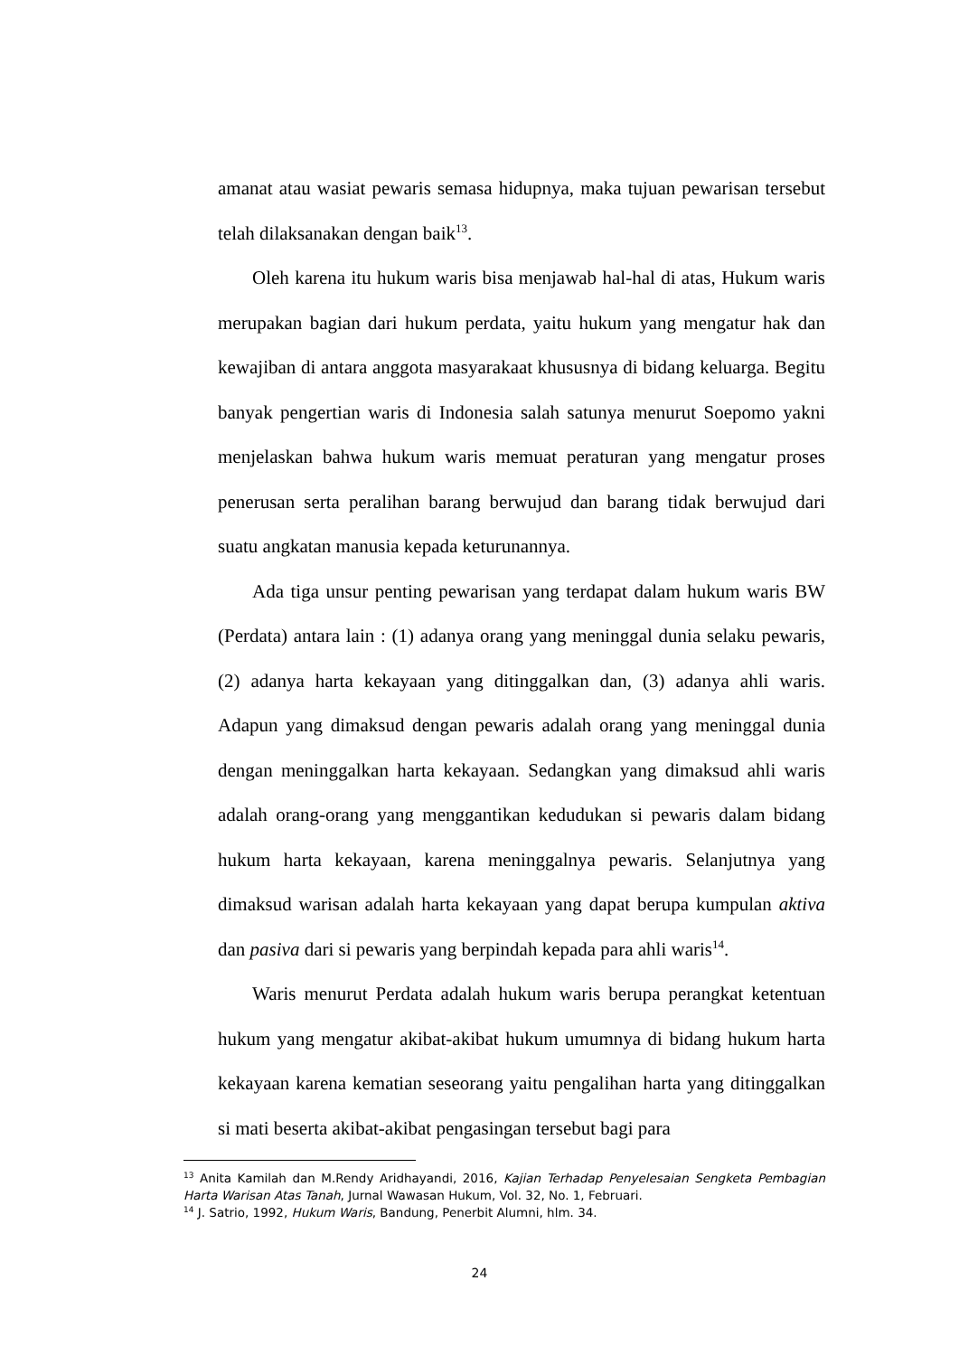amanat atau wasiat pewaris semasa hidupnya, maka tujuan pewarisan tersebut telah dilaksanakan dengan baik<sup>13</sup>.
Oleh karena itu hukum waris bisa menjawab hal-hal di atas, Hukum waris merupakan bagian dari hukum perdata, yaitu hukum yang mengatur hak dan kewajiban di antara anggota masyarakaat khususnya di bidang keluarga. Begitu banyak pengertian waris di Indonesia salah satunya menurut Soepomo yakni menjelaskan bahwa hukum waris memuat peraturan yang mengatur proses penerusan serta peralihan barang berwujud dan barang tidak berwujud dari suatu angkatan manusia kepada keturunannya.
Ada tiga unsur penting pewarisan yang terdapat dalam hukum waris BW (Perdata) antara lain : (1) adanya orang yang meninggal dunia selaku pewaris, (2) adanya harta kekayaan yang ditinggalkan dan, (3) adanya ahli waris. Adapun yang dimaksud dengan pewaris adalah orang yang meninggal dunia dengan meninggalkan harta kekayaan. Sedangkan yang dimaksud ahli waris adalah orang-orang yang menggantikan kedudukan si pewaris dalam bidang hukum harta kekayaan, karena meninggalnya pewaris. Selanjutnya yang dimaksud warisan adalah harta kekayaan yang dapat berupa kumpulan aktiva dan pasiva dari si pewaris yang berpindah kepada para ahli waris<sup>14</sup>.
Waris menurut Perdata adalah hukum waris berupa perangkat ketentuan hukum yang mengatur akibat-akibat hukum umumnya di bidang hukum harta kekayaan karena kematian seseorang yaitu pengalihan harta yang ditinggalkan si mati beserta akibat-akibat pengasingan tersebut bagi para
<sup>13</sup> Anita Kamilah dan M.Rendy Aridhayandi, 2016, Kajian Terhadap Penyelesaian Sengketa Pembagian Harta Warisan Atas Tanah, Jurnal Wawasan Hukum, Vol. 32, No. 1, Februari.
<sup>14</sup> J. Satrio, 1992, Hukum Waris, Bandung, Penerbit Alumni, hlm. 34.
24